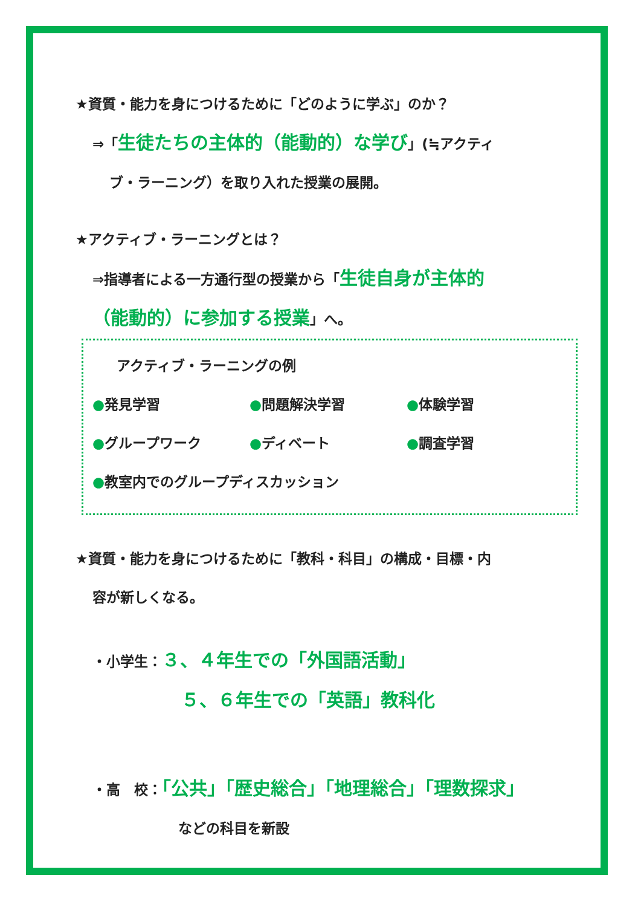★資質・能力を身につけるために「どのように学ぶ」のか？
⇒「生徒たちの主体的（能動的）な学び」(≒アクティ
ブ・ラーニング）を取り入れた授業の展開。
★アクティブ・ラーニングとは？
⇒指導者による一方通行型の授業から「生徒自身が主体的
（能動的）に参加する授業」へ。
アクティブ・ラーニングの例
●発見学習 ●問題解決学習 ●体験学習
●グループワーク ●ディベート ●調査学習
●教室内でのグループディスカッション
★資質・能力を身につけるために「教科・科目」の構成・目標・内
容が新しくなる。
・小学生：３、４年生での「外国語活動」
５、６年生での「英語」教科化
・高　校：「公共」「歴史総合」「地理総合」「理数探求」
などの科目を新設